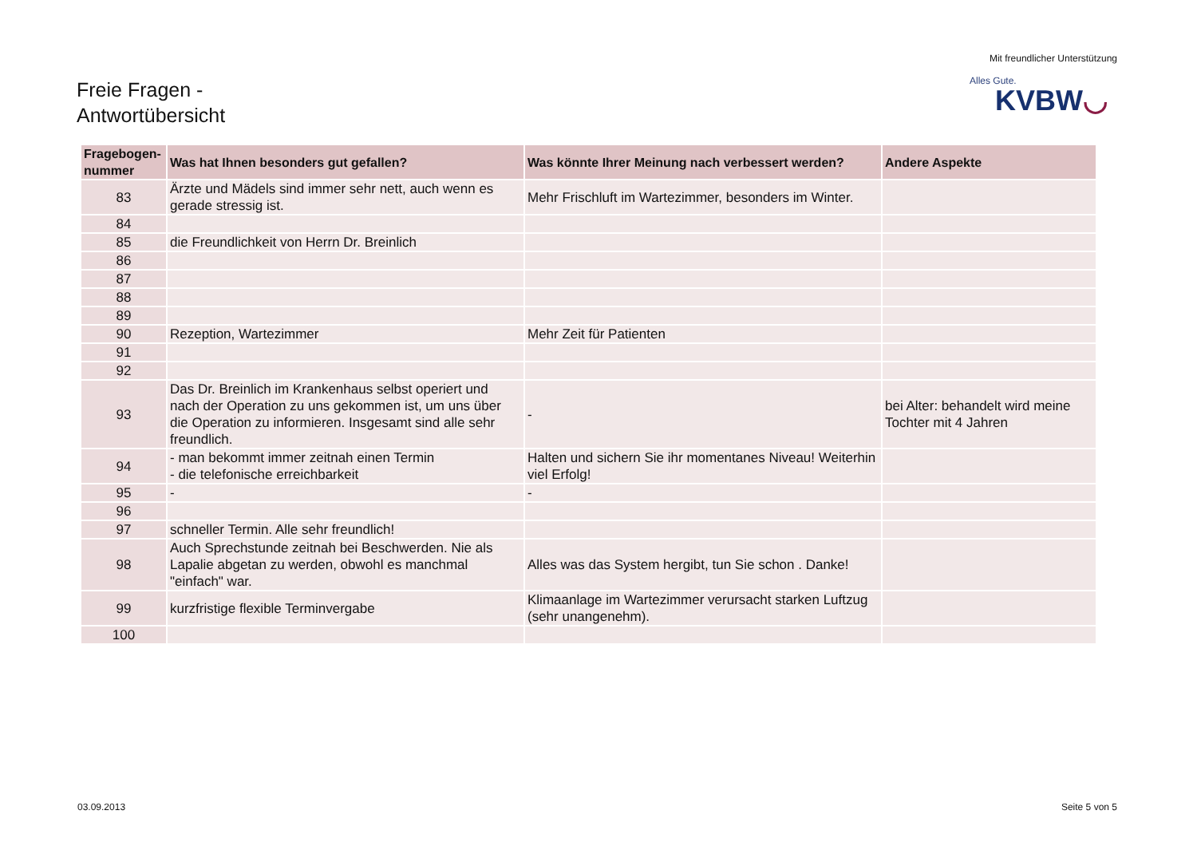Mit freundlicher Unterstützung
Alles Gute.
KVBW◡
Freie Fragen -
Antwortübersicht
| Fragebogen- nummer | Was hat Ihnen besonders gut gefallen? | Was könnte Ihrer Meinung nach verbessert werden? | Andere Aspekte |
| --- | --- | --- | --- |
| 83 | Ärzte und Mädels sind immer sehr nett, auch wenn es gerade stressig ist. | Mehr Frischluft im Wartezimmer, besonders im Winter. | |
| 84 | | | |
| 85 | die Freundlichkeit von Herrn Dr. Breinlich | | |
| 86 | | | |
| 87 | | | |
| 88 | | | |
| 89 | | | |
| 90 | Rezeption, Wartezimmer | Mehr Zeit für Patienten | |
| 91 | | | |
| 92 | | | |
| 93 | Das Dr. Breinlich im Krankenhaus selbst operiert und nach der Operation zu uns gekommen ist, um uns über die Operation zu informieren. Insgesamt sind alle sehr freundlich. | - | bei Alter: behandelt wird meine Tochter mit 4 Jahren |
| 94 | - man bekommt immer zeitnah einen Termin - die telefonische erreichbarkeit | Halten und sichern Sie ihr momentanes Niveau! Weiterhin viel Erfolg! | |
| 95 | - | - | |
| 96 | | | |
| 97 | schneller Termin. Alle sehr freundlich! | | |
| 98 | Auch Sprechstunde zeitnah bei Beschwerden. Nie als Lapalie abgetan zu werden, obwohl es manchmal "einfach" war. | Alles was das System hergibt, tun Sie schon . Danke! | |
| 99 | kurzfristige flexible Terminvergabe | Klimaanlage im Wartezimmer verursacht starken Luftzug (sehr unangenehm). | |
| 100 | | | |
03.09.2013 Seite 5 von 5